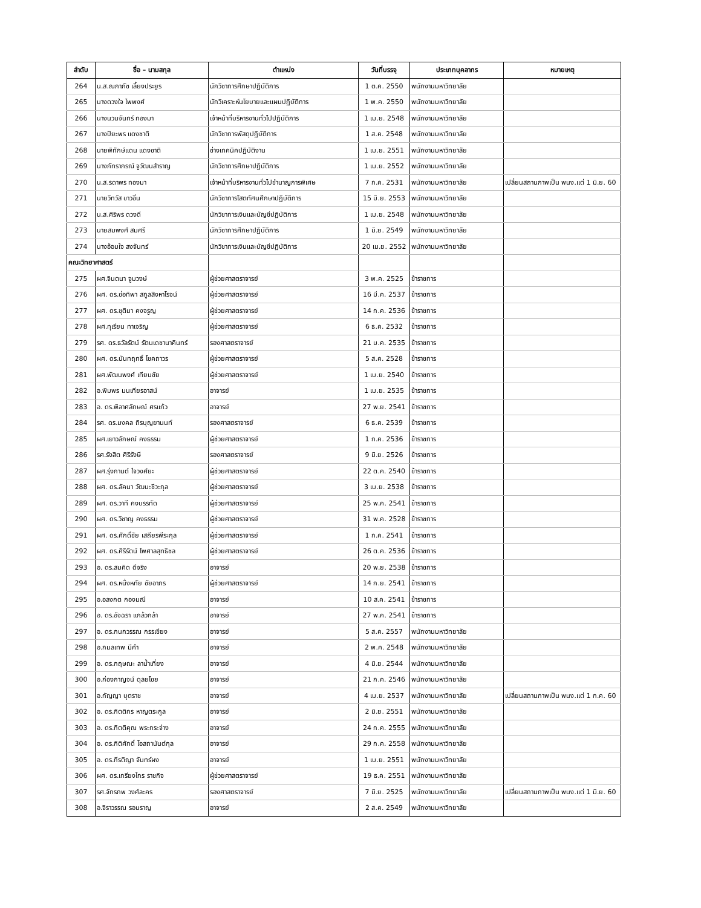| ลำดับ | ชื่อ – นามสกุล | ตำแหน่ง | วันที่บรรจุ | ประเภทบุคลากร | หมายเหตุ |
| --- | --- | --- | --- | --- | --- |
| 264 | น.ส.ณภาภัช เลี้ยงประยูร | นักวิชาการศึกษาปฏิบัติการ | 1 ต.ค. 2550 | พนักงานมหาวิทยาลัย | |
| 265 | นางดวงใจ ไพพงศ์ | นักวิเคราะห์นโยบายและแผนปฏิบัติการ | 1 พ.ค. 2550 | พนักงานมหาวิทยาลัย | |
| 266 | นางนวนจันทร์ ทองมา | เจ้าหน้าที่บริหารงานทั่วไปปฏิบัติการ | 1 เม.ย. 2548 | พนักงานมหาวิทยาลัย | |
| 267 | นางปิยะพร แดงชาติ | นักวิชาการพัสดุปฏิบัติการ | 1 ส.ค. 2548 | พนักงานมหาวิทยาลัย | |
| 268 | นายพิทักษ์แดน แดงชาติ | ช่างเทคนิคปฏิบัติงาน | 1 เม.ย. 2551 | พนักงานมหาวิทยาลัย | |
| 269 | นางภัทราภรณ์ จูวัฒนสำราญ | นักวิชาการศึกษาปฏิบัติการ | 1 เม.ย. 2552 | พนักงานมหาวิทยาลัย | |
| 270 | น.ส.รดาพร ทองมา | เจ้าหน้าที่บริหารงานทั่วไปชำนาญการพิเศษ | 7 ก.ค. 2531 | พนักงานมหาวิทยาลัย | เปลี่ยนสถานภาพเป็น พนง.แต่ 1 มิ.ย. 60 |
| 271 | นายวิทวัส ขาวอิ่น | นักวิชาการโสตทัศนศึกษาปฏิบัติการ | 15 มิ.ย. 2553 | พนักงานมหาวิทยาลัย | |
| 272 | น.ส.ศิริพร ดวงดี | นักวิชาการเงินและบัญชีปฏิบัติการ | 1 เม.ย. 2548 | พนักงานมหาวิทยาลัย | |
| 273 | นายสมพงศ์ สมศรี | นักวิชาการศึกษาปฏิบัติการ | 1 มิ.ย. 2549 | พนักงานมหาวิทยาลัย | |
| 274 | นางอ้อมใจ สงจันทร์ | นักวิชาการเงินและบัญชีปฏิบัติการ | 20 เม.ย. 2552 | พนักงานมหาวิทยาลัย | |
| คณะวิทยาศาสตร์ | | | | | |
| 275 | ผศ.จินตนา จูมวงษ์ | ผู้ช่วยศาสตราจารย์ | 3 พ.ค. 2525 | ข้าราชการ | |
| 276 | ผศ. ดร.ช่อทิพา สกูลสิงหาโรจน์ | ผู้ช่วยศาสตราจารย์ | 16 มี.ค. 2537 | ข้าราชการ | |
| 277 | ผศ. ดร.ชุติมา คงจรูญ | ผู้ช่วยศาสตราจารย์ | 14 ก.ค. 2536 | ข้าราชการ | |
| 278 | ผศ.ทุเรียน ทาเจริญ | ผู้ช่วยศาสตราจารย์ | 6 ธ.ค. 2532 | ข้าราชการ | |
| 279 | รศ. ดร.ธวัลรัตน์ รัตนเดชานาคินทร์ | รองศาสตราจารย์ | 21 ม.ค. 2535 | ข้าราชการ | |
| 280 | ผศ. ดร.นันทฤทธิ์ โชคถาวร | ผู้ช่วยศาสตราจารย์ | 5 ส.ค. 2528 | ข้าราชการ | |
| 281 | ผศ.พัฒนพงศ์ เทียนชัย | ผู้ช่วยศาสตราจารย์ | 1 เม.ย. 2540 | ข้าราชการ | |
| 282 | อ.พิมพร มนเทียรอาสน์ | อาจารย์ | 1 เม.ย. 2535 | ข้าราชการ | |
| 283 | อ. ดร.พิลาศลักษณ์ ศรแก้ว | อาจารย์ | 27 พ.ย. 2541 | ข้าราชการ | |
| 284 | รศ. ดร.มงคล ถิรบุญยานนท์ | รองศาสตราจารย์ | 6 ธ.ค. 2539 | ข้าราชการ | |
| 285 | ผศ.เยาวลักษณ์ คงธรรม | ผู้ช่วยศาสตราจารย์ | 1 ก.ค. 2536 | ข้าราชการ | |
| 286 | รศ.รังสิต ศิริรังษี | รองศาสตราจารย์ | 9 มิ.ย. 2526 | ข้าราชการ | |
| 287 | ผศ.รุ่งกานต์ ใจวงศ์ยะ | ผู้ช่วยศาสตราจารย์ | 22 ต.ค. 2540 | ข้าราชการ | |
| 288 | ผศ. ดร.ลัคนา วัฒนะชีวะกุล | ผู้ช่วยศาสตราจารย์ | 3 เม.ย. 2538 | ข้าราชการ | |
| 289 | ผศ. ดร.วาที คงบรรทัด | ผู้ช่วยศาสตราจารย์ | 25 พ.ค. 2541 | ข้าราชการ | |
| 290 | ผศ. ดร.วิชาญ คงธรรม | ผู้ช่วยศาสตราจารย์ | 31 พ.ค. 2528 | ข้าราชการ | |
| 291 | ผศ. ดร.ศักดิ์ชัย เสถียรพีระกุล | ผู้ช่วยศาสตราจารย์ | 1 ก.ค. 2541 | ข้าราชการ | |
| 292 | ผศ. ดร.ศิริรัตน์ ไพศาลสุทธิชล | ผู้ช่วยศาสตราจารย์ | 26 ต.ค. 2536 | ข้าราชการ | |
| 293 | อ. ดร.สมคิด ดีจริง | อาจารย์ | 20 พ.ย. 2538 | ข้าราชการ | |
| 294 | ผศ. ดร.หนึ่งหทัย ชัยอาภร | ผู้ช่วยศาสตราจารย์ | 14 ก.ย. 2541 | ข้าราชการ | |
| 295 | อ.อลงกต กองมณี | อาจารย์ | 10 ส.ค. 2541 | ข้าราชการ | |
| 296 | อ. ดร.อัจฉรา แกล้วกล้า | อาจารย์ | 27 พ.ค. 2541 | ข้าราชการ | |
| 297 | อ. ดร.กนกวรรณ กรรเชียง | อาจารย์ | 5 ส.ค. 2557 | พนักงานมหาวิทยาลัย | |
| 298 | อ.กมลเทพ มีคำ | อาจารย์ | 2 พ.ค. 2548 | พนักงานมหาวิทยาลัย | |
| 299 | อ. ดร.กฤษณะ ลาน้ำเที่ยง | อาจารย์ | 4 มิ.ย. 2544 | พนักงานมหาวิทยาลัย | |
| 300 | อ.ก่องกาญจน์ ดุลยไชย | อาจารย์ | 21 ก.ค. 2546 | พนักงานมหาวิทยาลัย | |
| 301 | อ.กัญญา บุตราช | อาจารย์ | 4 เม.ย. 2537 | พนักงานมหาวิทยาลัย | เปลี่ยนสถานภาพเป็น พนง.แต่ 1 ก.ค. 60 |
| 302 | อ. ดร.กิตติกร หาญตระกูล | อาจารย์ | 2 มิ.ย. 2551 | พนักงานมหาวิทยาลัย | |
| 303 | อ. ดร.กิตติคุณ พระกระจ่าง | อาจารย์ | 24 ก.ค. 2555 | พนักงานมหาวิทยาลัย | |
| 304 | อ. ดร.กิติศักดิ์ โอสถานันต์กุล | อาจารย์ | 29 ก.ค. 2558 | พนักงานมหาวิทยาลัย | |
| 305 | อ. ดร.กีรติญา จันทร์ผง | อาจารย์ | 1 เม.ย. 2551 | พนักงานมหาวิทยาลัย | |
| 306 | ผศ. ดร.เกรียงไกร ราชกิจ | ผู้ช่วยศาสตราจารย์ | 19 ธ.ค. 2551 | พนักงานมหาวิทยาลัย | |
| 307 | รศ.จักรภพ วงศ์ละคร | รองศาสตราจารย์ | 7 มิ.ย. 2525 | พนักงานมหาวิทยาลัย | เปลี่ยนสถานภาพเป็น พนง.แต่ 1 มิ.ย. 60 |
| 308 | อ.จิราวรรณ รอนราญ | อาจารย์ | 2 ส.ค. 2549 | พนักงานมหาวิทยาลัย | |